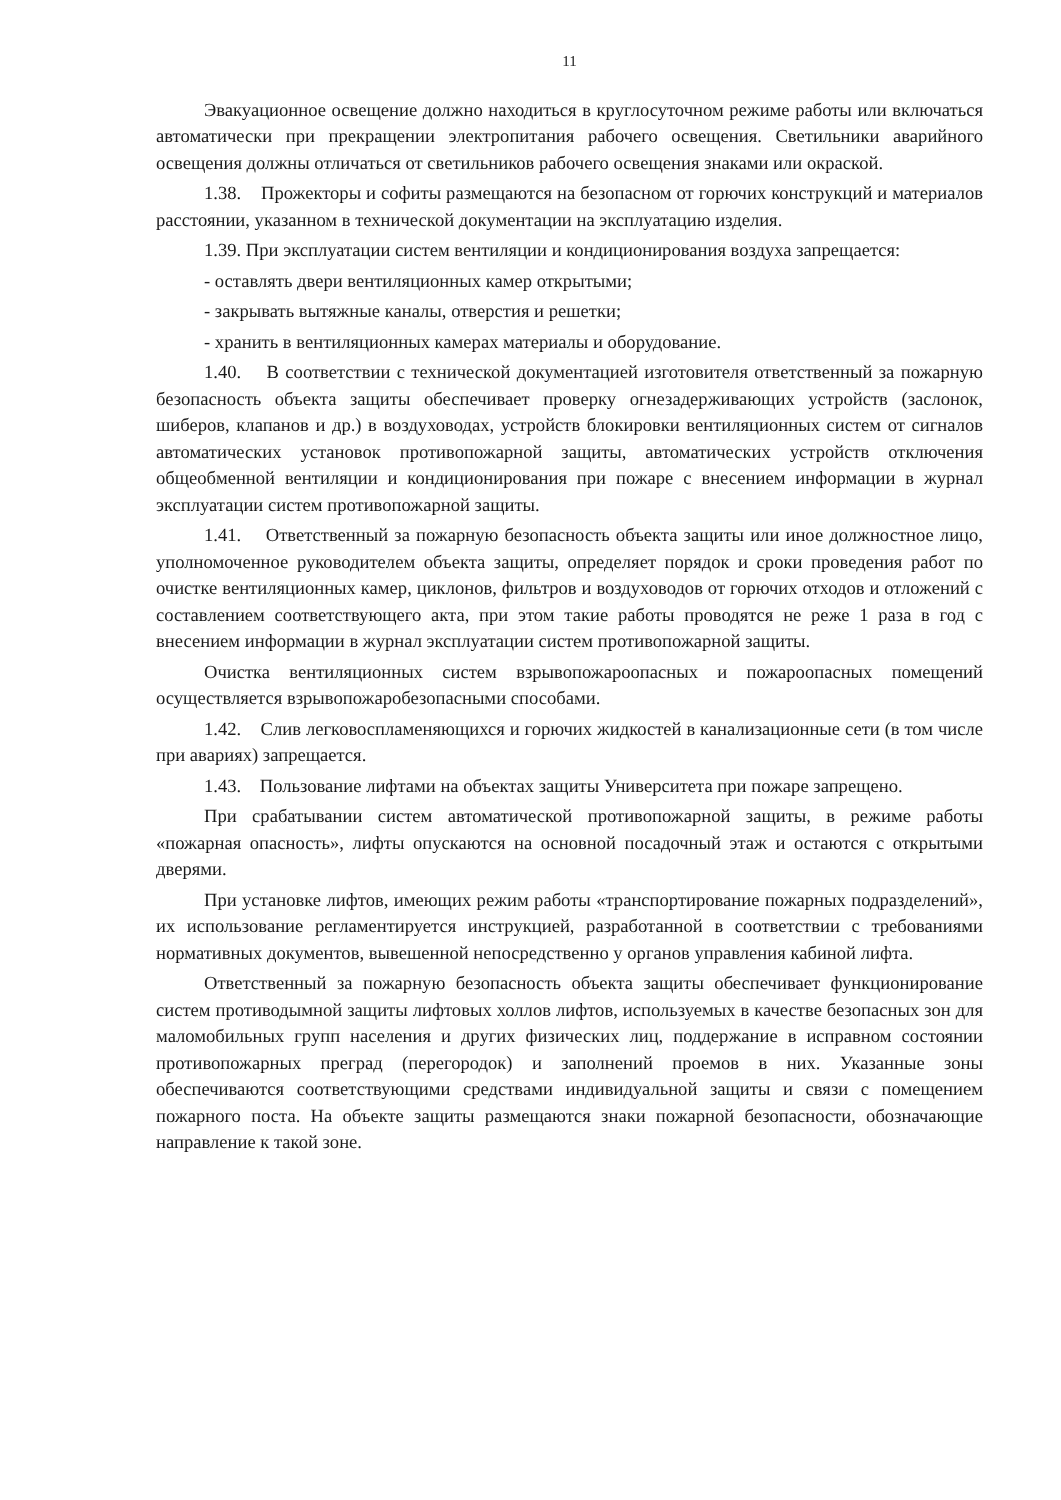11
Эвакуационное освещение должно находиться в круглосуточном режиме работы или включаться автоматически при прекращении электропитания рабочего освещения. Светильники аварийного освещения должны отличаться от светильников рабочего освещения знаками или окраской.
1.38. Прожекторы и софиты размещаются на безопасном от горючих конструкций и материалов расстоянии, указанном в технической документации на эксплуатацию изделия.
1.39. При эксплуатации систем вентиляции и кондиционирования воздуха запрещается:
- оставлять двери вентиляционных камер открытыми;
- закрывать вытяжные каналы, отверстия и решетки;
- хранить в вентиляционных камерах материалы и оборудование.
1.40. В соответствии с технической документацией изготовителя ответственный за пожарную безопасность объекта защиты обеспечивает проверку огнезадерживающих устройств (заслонок, шиберов, клапанов и др.) в воздуховодах, устройств блокировки вентиляционных систем от сигналов автоматических установок противопожарной защиты, автоматических устройств отключения общеобменной вентиляции и кондиционирования при пожаре с внесением информации в журнал эксплуатации систем противопожарной защиты.
1.41. Ответственный за пожарную безопасность объекта защиты или иное должностное лицо, уполномоченное руководителем объекта защиты, определяет порядок и сроки проведения работ по очистке вентиляционных камер, циклонов, фильтров и воздуховодов от горючих отходов и отложений с составлением соответствующего акта, при этом такие работы проводятся не реже 1 раза в год с внесением информации в журнал эксплуатации систем противопожарной защиты.
Очистка вентиляционных систем взрывопожароопасных и пожароопасных помещений осуществляется взрывопожаробезопасными способами.
1.42. Слив легковоспламеняющихся и горючих жидкостей в канализационные сети (в том числе при авариях) запрещается.
1.43. Пользование лифтами на объектах защиты Университета при пожаре запрещено.
При срабатывании систем автоматической противопожарной защиты, в режиме работы «пожарная опасность», лифты опускаются на основной посадочный этаж и остаются с открытыми дверями.
При установке лифтов, имеющих режим работы «транспортирование пожарных подразделений», их использование регламентируется инструкцией, разработанной в соответствии с требованиями нормативных документов, вывешенной непосредственно у органов управления кабиной лифта.
Ответственный за пожарную безопасность объекта защиты обеспечивает функционирование систем противодымной защиты лифтовых холлов лифтов, используемых в качестве безопасных зон для маломобильных групп населения и других физических лиц, поддержание в исправном состоянии противопожарных преград (перегородок) и заполнений проемов в них. Указанные зоны обеспечиваются соответствующими средствами индивидуальной защиты и связи с помещением пожарного поста. На объекте защиты размещаются знаки пожарной безопасности, обозначающие направление к такой зоне.